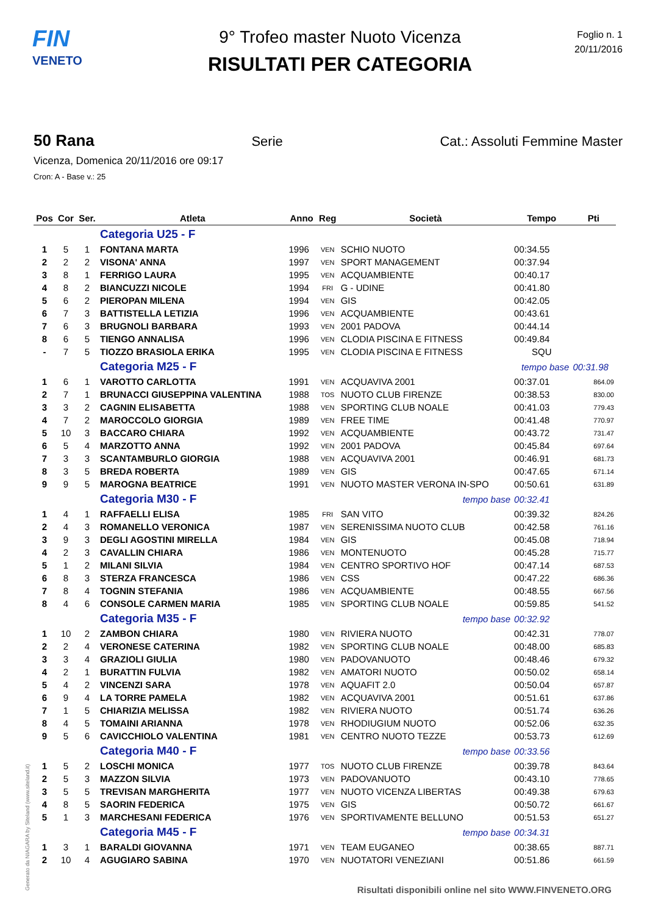FIN
VENETO
9° Trofeo master Nuoto Vicenza
RISULTATI PER CATEGORIA
Foglio n. 1
20/11/2016
50 Rana Serie Cat.: Assoluti Femmine Master
Vicenza, Domenica 20/11/2016 ore 09:17
Cron: A - Base v.: 25
| Pos | Cor | Ser. | Atleta | Anno | Reg | Società | Tempo | Pti |
| --- | --- | --- | --- | --- | --- | --- | --- | --- |
| | | | Categoria U25 - F | | | | | |
| 1 | 5 | 1 | FONTANA MARTA | 1996 | VEN | SCHIO NUOTO | 00:34.55 | |
| 2 | 2 | 2 | VISONA' ANNA | 1997 | VEN | SPORT MANAGEMENT | 00:37.94 | |
| 3 | 8 | 1 | FERRIGO LAURA | 1995 | VEN | ACQUAMBIENTE | 00:40.17 | |
| 4 | 8 | 2 | BIANCUZZI NICOLE | 1994 | FRI | G - UDINE | 00:41.80 | |
| 5 | 6 | 2 | PIEROPAN MILENA | 1994 | VEN | GIS | 00:42.05 | |
| 6 | 7 | 3 | BATTISTELLA LETIZIA | 1996 | VEN | ACQUAMBIENTE | 00:43.61 | |
| 7 | 6 | 3 | BRUGNOLI BARBARA | 1993 | VEN | 2001 PADOVA | 00:44.14 | |
| 8 | 6 | 5 | TIENGO ANNALISA | 1996 | VEN | CLODIA PISCINA E FITNESS | 00:49.84 | |
| - | 7 | 5 | TIOZZO BRASIOLA ERIKA | 1995 | VEN | CLODIA PISCINA E FITNESS | SQU | |
| | | | Categoria M25 - F | | | | tempo base | 00:31.98 |
| 1 | 6 | 1 | VAROTTO CARLOTTA | 1991 | VEN | ACQUAVIVA 2001 | 00:37.01 | 864.09 |
| 2 | 7 | 1 | BRUNACCI GIUSEPPINA VALENTINA | 1988 | TOS | NUOTO CLUB FIRENZE | 00:38.53 | 830.00 |
| 3 | 3 | 2 | CAGNIN ELISABETTA | 1988 | VEN | SPORTING CLUB NOALE | 00:41.03 | 779.43 |
| 4 | 7 | 2 | MAROCCOLO GIORGIA | 1989 | VEN | FREE TIME | 00:41.48 | 770.97 |
| 5 | 10 | 3 | BACCARO CHIARA | 1992 | VEN | ACQUAMBIENTE | 00:43.72 | 731.47 |
| 6 | 5 | 4 | MARZOTTO ANNA | 1992 | VEN | 2001 PADOVA | 00:45.84 | 697.64 |
| 7 | 3 | 3 | SCANTAMBURLO GIORGIA | 1988 | VEN | ACQUAVIVA 2001 | 00:46.91 | 681.73 |
| 8 | 3 | 5 | BREDA ROBERTA | 1989 | VEN | GIS | 00:47.65 | 671.14 |
| 9 | 9 | 5 | MAROGNA BEATRICE | 1991 | VEN | NUOTO MASTER VERONA IN-SPO | 00:50.61 | 631.89 |
| | | | Categoria M30 - F | | | tempo base | 00:32.41 | |
| 1 | 4 | 1 | RAFFAELLI ELISA | 1985 | FRI | SAN VITO | 00:39.32 | 824.26 |
| 2 | 4 | 3 | ROMANELLO VERONICA | 1987 | VEN | SERENISSIMA NUOTO CLUB | 00:42.58 | 761.16 |
| 3 | 9 | 3 | DEGLI AGOSTINI MIRELLA | 1984 | VEN | GIS | 00:45.08 | 718.94 |
| 4 | 2 | 3 | CAVALLIN CHIARA | 1986 | VEN | MONTENUOTO | 00:45.28 | 715.77 |
| 5 | 1 | 2 | MILANI SILVIA | 1984 | VEN | CENTRO SPORTIVO HOF | 00:47.14 | 687.53 |
| 6 | 8 | 3 | STERZA FRANCESCA | 1986 | VEN | CSS | 00:47.22 | 686.36 |
| 7 | 8 | 4 | TOGNIN STEFANIA | 1986 | VEN | ACQUAMBIENTE | 00:48.55 | 667.56 |
| 8 | 4 | 6 | CONSOLE CARMEN MARIA | 1985 | VEN | SPORTING CLUB NOALE | 00:59.85 | 541.52 |
| | | | Categoria M35 - F | | | tempo base | 00:32.92 | |
| 1 | 10 | 2 | ZAMBON CHIARA | 1980 | VEN | RIVIERA NUOTO | 00:42.31 | 778.07 |
| 2 | 2 | 4 | VERONESE CATERINA | 1982 | VEN | SPORTING CLUB NOALE | 00:48.00 | 685.83 |
| 3 | 3 | 4 | GRAZIOLI GIULIA | 1980 | VEN | PADOVANUOTO | 00:48.46 | 679.32 |
| 4 | 2 | 1 | BURATTIN FULVIA | 1982 | VEN | AMATORI NUOTO | 00:50.02 | 658.14 |
| 5 | 4 | 2 | VINCENZI SARA | 1978 | VEN | AQUAFIT 2.0 | 00:50.04 | 657.87 |
| 6 | 9 | 4 | LA TORRE PAMELA | 1982 | VEN | ACQUAVIVA 2001 | 00:51.61 | 637.86 |
| 7 | 1 | 5 | CHIARIZIA MELISSA | 1982 | VEN | RIVIERA NUOTO | 00:51.74 | 636.26 |
| 8 | 4 | 5 | TOMAINI ARIANNA | 1978 | VEN | RHODIUGIUM NUOTO | 00:52.06 | 632.35 |
| 9 | 5 | 6 | CAVICCHIOLO VALENTINA | 1981 | VEN | CENTRO NUOTO TEZZE | 00:53.73 | 612.69 |
| | | | Categoria M40 - F | | | tempo base | 00:33.56 | |
| 1 | 5 | 2 | LOSCHI MONICA | 1977 | TOS | NUOTO CLUB FIRENZE | 00:39.78 | 843.64 |
| 2 | 5 | 3 | MAZZON SILVIA | 1973 | VEN | PADOVANUOTO | 00:43.10 | 778.65 |
| 3 | 5 | 5 | TREVISAN MARGHERITA | 1977 | VEN | NUOTO VICENZA LIBERTAS | 00:49.38 | 679.63 |
| 4 | 8 | 5 | SAORIN FEDERICA | 1975 | VEN | GIS | 00:50.72 | 661.67 |
| 5 | 1 | 3 | MARCHESANI FEDERICA | 1976 | VEN | SPORTIVAMENTE BELLUNO | 00:51.53 | 651.27 |
| | | | Categoria M45 - F | | | tempo base | 00:34.31 | |
| 1 | 3 | 1 | BARALDI GIOVANNA | 1971 | VEN | TEAM EUGANEO | 00:38.65 | 887.71 |
| 2 | 10 | 4 | AGUGIARO SABINA | 1970 | VEN | NUOTATORI VENEZIANI | 00:51.86 | 661.59 |
Generato da NIAGARA by Siteland (www.siteland.it)
Risultati disponibili online nel sito WWW.FINVENETO.ORG